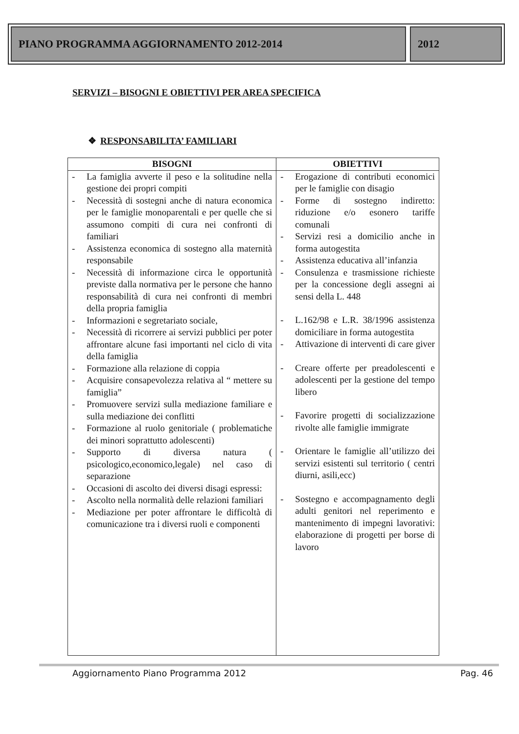PIANO PROGRAMMA AGGIORNAMENTO 2012-2014
2012
SERVIZI – BISOGNI E OBIETTIVI PER AREA SPECIFICA
❖ RESPONSABILITA’ FAMILIARI
| BISOGNI | OBIETTIVI |
| --- | --- |
| - La famiglia avverte il peso e la solitudine nella gestione dei propri compiti - Necessità di sostegni anche di natura economica per le famiglie monoparentali e per quelle che si assumono compiti di cura nei confronti di familiari - Assistenza economica di sostegno alla maternità responsabile - Necessità di informazione circa le opportunità previste dalla normativa per le persone che hanno responsabilità di cura nei confronti di membri della propria famiglia - Informazioni e segretariato sociale, - Necessità di ricorrere ai servizi pubblici per poter affrontare alcune fasi importanti nel ciclo di vita della famiglia - Formazione alla relazione di coppia - Acquisire consapevolezza relativa al “ mettere su famiglia” - Promuovere servizi sulla mediazione familiare e sulla mediazione dei conflitti - Formazione al ruolo genitoriale ( problematiche dei minori soprattutto adolescenti) - Supporto di diversa natura ( psicologico,economico,legale) nel caso di separazione - Occasioni di ascolto dei diversi disagi espressi: - Ascolto nella normalità delle relazioni familiari - Mediazione per poter affrontare le difficoltà di comunicazione tra i diversi ruoli e componenti | - Erogazione di contributi economici per le famiglie con disagio - Forme di sostegno indiretto: riduzione e/o esonero tariffe comunali - Servizi resi a domicilio anche in forma autogestita - Assistenza educativa all’infanzia - Consulenza e trasmissione richieste per la concessione degli assegni ai sensi della L. 448 - L.162/98 e L.R. 38/1996 assistenza domiciliare in forma autogestita - Attivazione di interventi di care giver - Creare offerte per preadolescenti e adolescenti per la gestione del tempo libero - Favorire progetti di socializzazione rivolte alle famiglie immigrate - Orientare le famiglie all’utilizzo dei servizi esistenti sul territorio ( centri diurni, asili,ecc) - Sostegno e accompagnamento degli adulti genitori nel reperimento e mantenimento di impegni lavorativi: elaborazione di progetti per borse di lavoro |
Aggiornamento Piano Programma 2012 Pag. 46